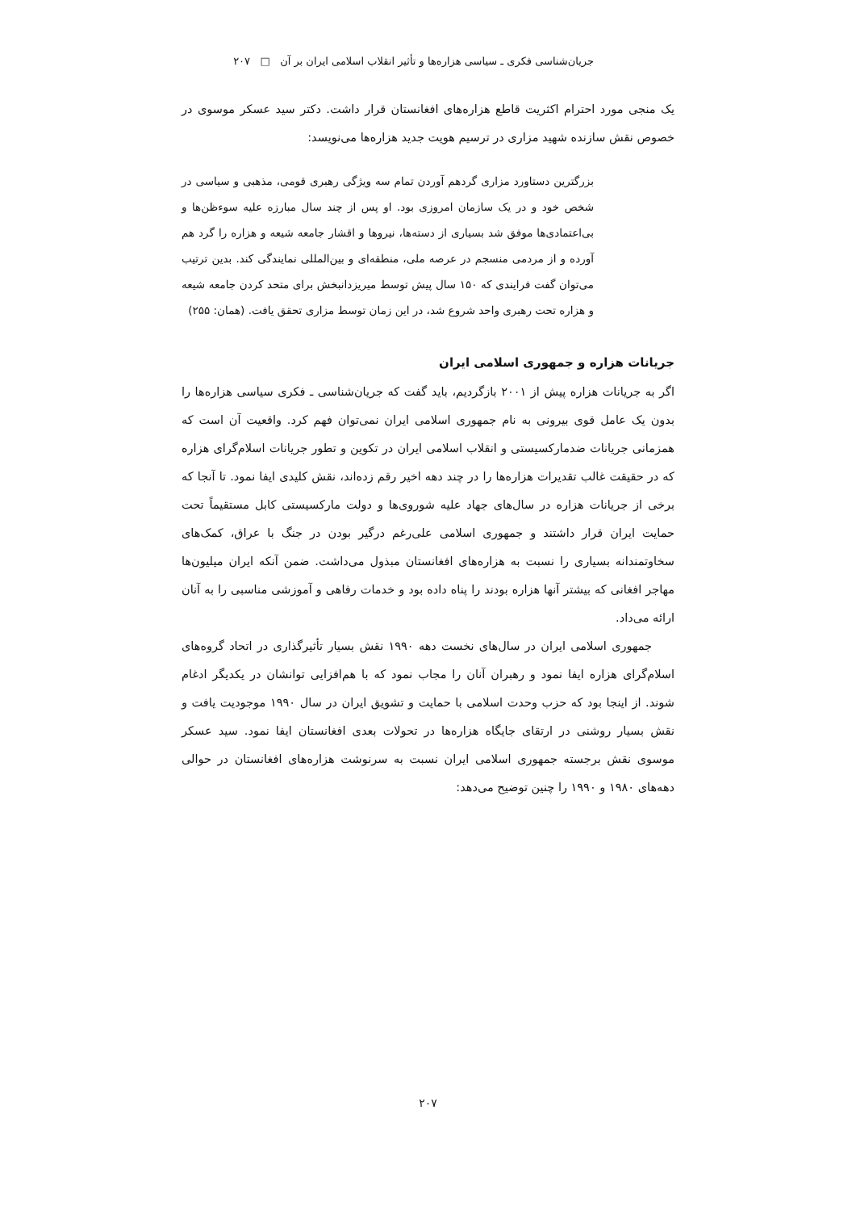جریان‌شناسی فکری ـ سیاسی هزاره‌ها و تأثیر انقلاب اسلامی ایران بر آن □ ۲۰۷
یک منجی مورد احترام اکثریت قاطع هزاره‌های افغانستان قرار داشت. دکتر سید عسکر موسوی در خصوص نقش سازنده شهید مزاری در ترسیم هویت جدید هزاره‌ها می‌نویسد:
بزرگترین دستاورد مزاری گردهم آوردن تمام سه ویژگی رهبری قومی، مذهبی و سیاسی در شخص خود و در یک سازمان امروزی بود. او پس از چند سال مبارزه علیه سوءظن‌ها و بی‌اعتمادی‌ها موفق شد بسیاری از دسته‌ها، نیروها و اقشار جامعه شیعه و هزاره را گرد هم آورده و از مردمی منسجم در عرصه ملی، منطقه‌ای و بین‌المللی نمایندگی کند. بدین ترتیب می‌توان گفت فرایندی که ۱۵۰ سال پیش توسط میریزدانبخش برای متحد کردن جامعه شیعه و هزاره تحت رهبری واحد شروع شد، در این زمان توسط مزاری تحقق یافت. (همان: ۲۵۵)
جریانات هزاره و جمهوری اسلامی ایران
اگر به جریانات هزاره پیش از ۲۰۰۱ بازگردیم، باید گفت که جریان‌شناسی ـ فکری سیاسی هزاره‌ها را بدون یک عامل قوی بیرونی به نام جمهوری اسلامی ایران نمی‌توان فهم کرد. واقعیت آن است که همزمانی جریانات ضدمارکسیستی و انقلاب اسلامی ایران در تکوین و تطور جریانات اسلام‌گرای هزاره که در حقیقت غالب تقدیرات هزاره‌ها را در چند دهه اخیر رقم زده‌اند، نقش کلیدی ایفا نمود. تا آنجا که برخی از جریانات هزاره در سال‌های جهاد علیه شوروی‌ها و دولت مارکسیستی کابل مستقیماً تحت حمایت ایران قرار داشتند و جمهوری اسلامی علی‌رغم درگیر بودن در جنگ با عراق، کمک‌های سخاوتمندانه بسیاری را نسبت به هزاره‌های افغانستان مبذول می‌داشت. ضمن آنکه ایران میلیون‌ها مهاجر افغانی که بیشتر آنها هزاره بودند را پناه داده بود و خدمات رفاهی و آموزشی مناسبی را به آنان ارائه می‌داد.
جمهوری اسلامی ایران در سال‌های نخست دهه ۱۹۹۰ نقش بسیار تأثیرگذاری در اتحاد گروه‌های اسلام‌گرای هزاره ایفا نمود و رهبران آنان را مجاب نمود که با هم‌افزایی توانشان در یکدیگر ادغام شوند. از اینجا بود که حزب وحدت اسلامی با حمایت و تشویق ایران در سال ۱۹۹۰ موجودیت یافت و نقش بسیار روشنی در ارتقای جایگاه هزاره‌ها در تحولات بعدی افغانستان ایفا نمود. سید عسکر موسوی نقش برجسته جمهوری اسلامی ایران نسبت به سرنوشت هزاره‌های افغانستان در حوالی دهه‌های ۱۹۸۰ و ۱۹۹۰ را چنین توضیح می‌دهد:
۲۰۷